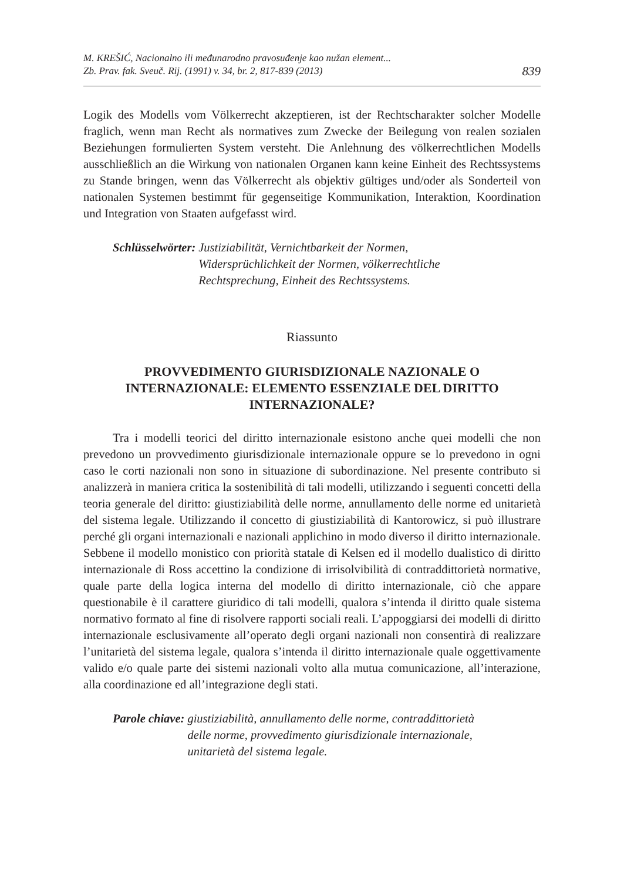M. KREŠIĆ, Nacionalno ili međunarodno pravosuđenje kao nužan element...
Zb. Prav. fak. Sveuč. Rij. (1991) v. 34, br. 2, 817-839 (2013)
839
Logik des Modells vom Völkerrecht akzeptieren, ist der Rechtscharakter solcher Modelle fraglich, wenn man Recht als normatives zum Zwecke der Beilegung von realen sozialen Beziehungen formulierten System versteht. Die Anlehnung des völkerrechtlichen Modells ausschließlich an die Wirkung von nationalen Organen kann keine Einheit des Rechtssystems zu Stande bringen, wenn das Völkerrecht als objektiv gültiges und/oder als Sonderteil von nationalen Systemen bestimmt für gegenseitige Kommunikation, Interaktion, Koordination und Integration von Staaten aufgefasst wird.
Schlüsselwörter: Justiziabilität, Vernichtbarkeit der Normen,
Widersprüchlichkeit der Normen, völkerrechtliche
Rechtsprechung, Einheit des Rechtssystems.
Riassunto
PROVVEDIMENTO GIURISDIZIONALE NAZIONALE O INTERNAZIONALE: ELEMENTO ESSENZIALE DEL DIRITTO INTERNAZIONALE?
Tra i modelli teorici del diritto internazionale esistono anche quei modelli che non prevedono un provvedimento giurisdizionale internazionale oppure se lo prevedono in ogni caso le corti nazionali non sono in situazione di subordinazione. Nel presente contributo si analizzerà in maniera critica la sostenibilità di tali modelli, utilizzando i seguenti concetti della teoria generale del diritto: giustiziabilità delle norme, annullamento delle norme ed unitarietà del sistema legale. Utilizzando il concetto di giustiziabilità di Kantorowicz, si può illustrare perché gli organi internazionali e nazionali applichino in modo diverso il diritto internazionale. Sebbene il modello monistico con priorità statale di Kelsen ed il modello dualistico di diritto internazionale di Ross accettino la condizione di irrisolvibilità di contraddittorietà normative, quale parte della logica interna del modello di diritto internazionale, ciò che appare questionabile è il carattere giuridico di tali modelli, qualora s’intenda il diritto quale sistema normativo formato al fine di risolvere rapporti sociali reali. L’appoggiarsi dei modelli di diritto internazionale esclusivamente all’operato degli organi nazionali non consentirà di realizzare l’unitarietà del sistema legale, qualora s’intenda il diritto internazionale quale oggettivamente valido e/o quale parte dei sistemi nazionali volto alla mutua comunicazione, all’interazione, alla coordinazione ed all’integrazione degli stati.
Parole chiave: giustiziabilità, annullamento delle norme, contraddittorietà
delle norme, provvedimento giurisdizionale internazionale,
unitarietà del sistema legale.